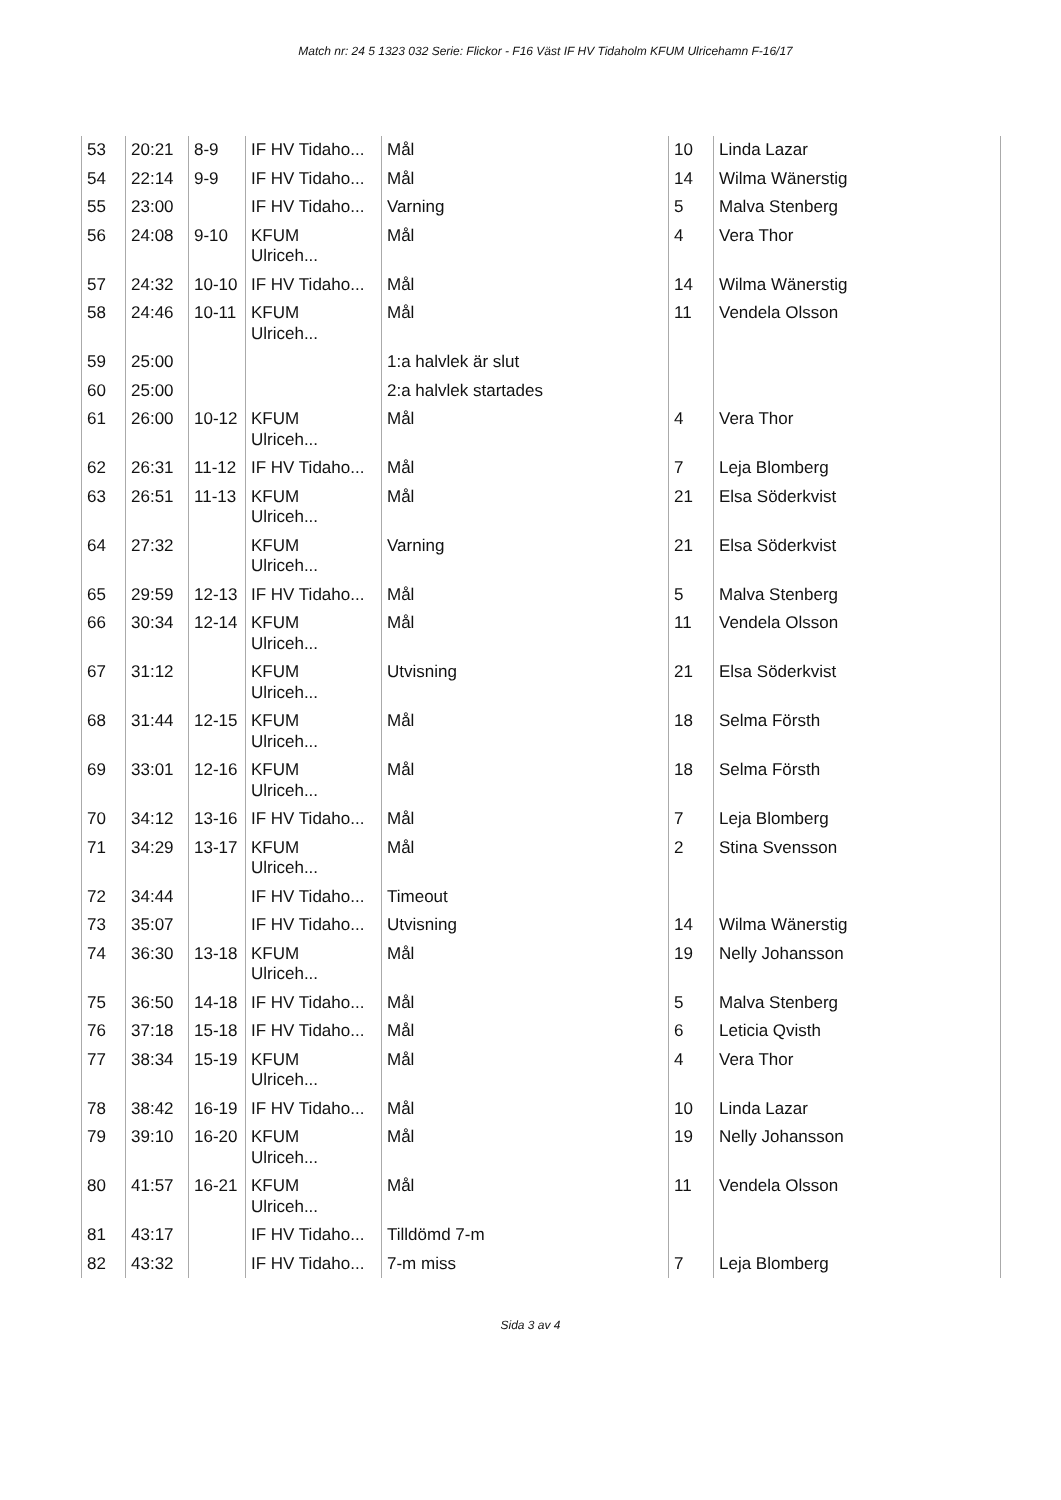Match nr: 24 5 1323 032 Serie: Flickor - F16 Väst IF HV Tidaholm KFUM Ulricehamn F-16/17
| 53 | 20:21 | 8-9 | IF HV Tidaho... | Mål | 10 | Linda Lazar |
| 54 | 22:14 | 9-9 | IF HV Tidaho... | Mål | 14 | Wilma Wänerstig |
| 55 | 23:00 | | IF HV Tidaho... | Varning | 5 | Malva Stenberg |
| 56 | 24:08 | 9-10 | KFUM Ulriceh... | Mål | 4 | Vera Thor |
| 57 | 24:32 | 10-10 | IF HV Tidaho... | Mål | 14 | Wilma Wänerstig |
| 58 | 24:46 | 10-11 | KFUM Ulriceh... | Mål | 11 | Vendela Olsson |
| 59 | 25:00 | | | 1:a halvlek är slut | | |
| 60 | 25:00 | | | 2:a halvlek startades | | |
| 61 | 26:00 | 10-12 | KFUM Ulriceh... | Mål | 4 | Vera Thor |
| 62 | 26:31 | 11-12 | IF HV Tidaho... | Mål | 7 | Leja Blomberg |
| 63 | 26:51 | 11-13 | KFUM Ulriceh... | Mål | 21 | Elsa Söderkvist |
| 64 | 27:32 | | KFUM Ulriceh... | Varning | 21 | Elsa Söderkvist |
| 65 | 29:59 | 12-13 | IF HV Tidaho... | Mål | 5 | Malva Stenberg |
| 66 | 30:34 | 12-14 | KFUM Ulriceh... | Mål | 11 | Vendela Olsson |
| 67 | 31:12 | | KFUM Ulriceh... | Utvisning | 21 | Elsa Söderkvist |
| 68 | 31:44 | 12-15 | KFUM Ulriceh... | Mål | 18 | Selma Försth |
| 69 | 33:01 | 12-16 | KFUM Ulriceh... | Mål | 18 | Selma Försth |
| 70 | 34:12 | 13-16 | IF HV Tidaho... | Mål | 7 | Leja Blomberg |
| 71 | 34:29 | 13-17 | KFUM Ulriceh... | Mål | 2 | Stina Svensson |
| 72 | 34:44 | | IF HV Tidaho... | Timeout | | |
| 73 | 35:07 | | IF HV Tidaho... | Utvisning | 14 | Wilma Wänerstig |
| 74 | 36:30 | 13-18 | KFUM Ulriceh... | Mål | 19 | Nelly Johansson |
| 75 | 36:50 | 14-18 | IF HV Tidaho... | Mål | 5 | Malva Stenberg |
| 76 | 37:18 | 15-18 | IF HV Tidaho... | Mål | 6 | Leticia Qvisth |
| 77 | 38:34 | 15-19 | KFUM Ulriceh... | Mål | 4 | Vera Thor |
| 78 | 38:42 | 16-19 | IF HV Tidaho... | Mål | 10 | Linda Lazar |
| 79 | 39:10 | 16-20 | KFUM Ulriceh... | Mål | 19 | Nelly Johansson |
| 80 | 41:57 | 16-21 | KFUM Ulriceh... | Mål | 11 | Vendela Olsson |
| 81 | 43:17 | | IF HV Tidaho... | Tilldömd 7-m | | |
| 82 | 43:32 | | IF HV Tidaho... | 7-m miss | 7 | Leja Blomberg |
Sida 3 av 4